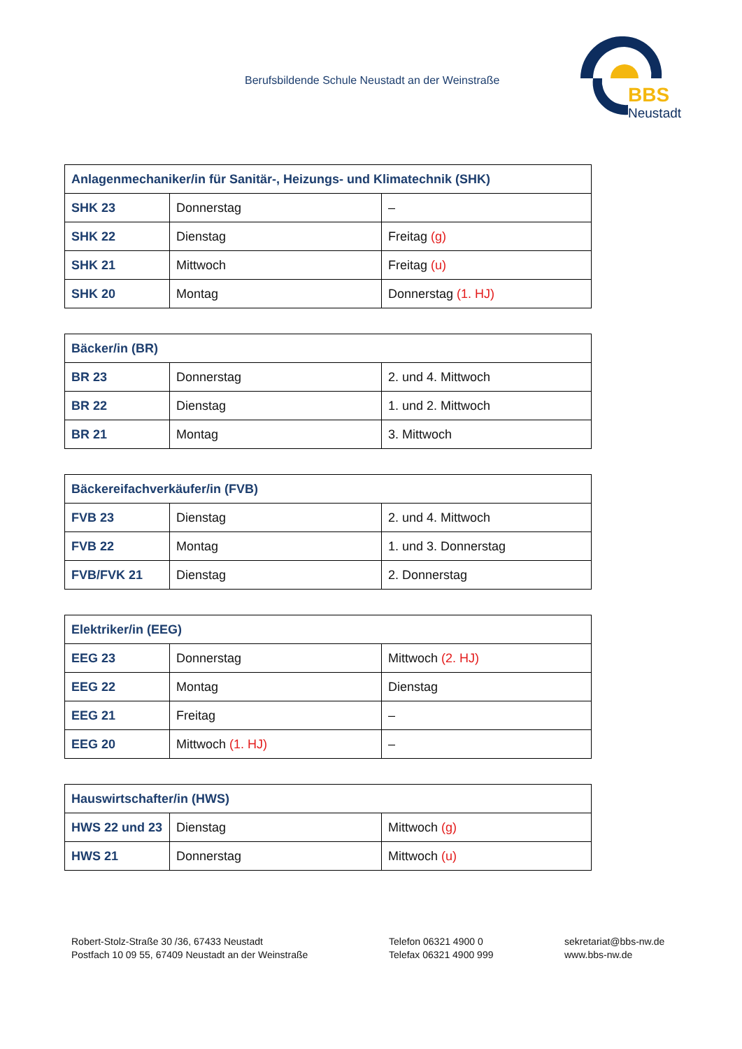Berufsbildende Schule Neustadt an der Weinstraße
BBS
Neustadt
| Anlagenmechaniker/in für Sanitär-, Heizungs- und Klimatechnik (SHK) | | |
| --- | --- | --- |
| SHK 23 | Donnerstag | – |
| SHK 22 | Dienstag | Freitag (g) |
| SHK 21 | Mittwoch | Freitag (u) |
| SHK 20 | Montag | Donnerstag (1. HJ) |
| Bäcker/in (BR) | | |
| --- | --- | --- |
| BR 23 | Donnerstag | 2. und 4. Mittwoch |
| BR 22 | Dienstag | 1. und 2. Mittwoch |
| BR 21 | Montag | 3. Mittwoch |
| Bäckereifachverkäufer/in (FVB) | | |
| --- | --- | --- |
| FVB 23 | Dienstag | 2. und 4. Mittwoch |
| FVB 22 | Montag | 1. und 3. Donnerstag |
| FVB/FVK 21 | Dienstag | 2. Donnerstag |
| Elektriker/in (EEG) | | |
| --- | --- | --- |
| EEG 23 | Donnerstag | Mittwoch (2. HJ) |
| EEG 22 | Montag | Dienstag |
| EEG 21 | Freitag | – |
| EEG 20 | Mittwoch (1. HJ) | – |
| Hauswirtschafter/in (HWS) | | |
| --- | --- | --- |
| HWS 22 und 23 | Dienstag | Mittwoch (g) |
| HWS 21 | Donnerstag | Mittwoch (u) |
Robert-Stolz-Straße 30 /36, 67433 Neustadt
Postfach 10 09 55, 67409 Neustadt an der Weinstraße
Telefon 06321 4900 0
Telefax 06321 4900 999
sekretariat@bbs-nw.de
www.bbs-nw.de